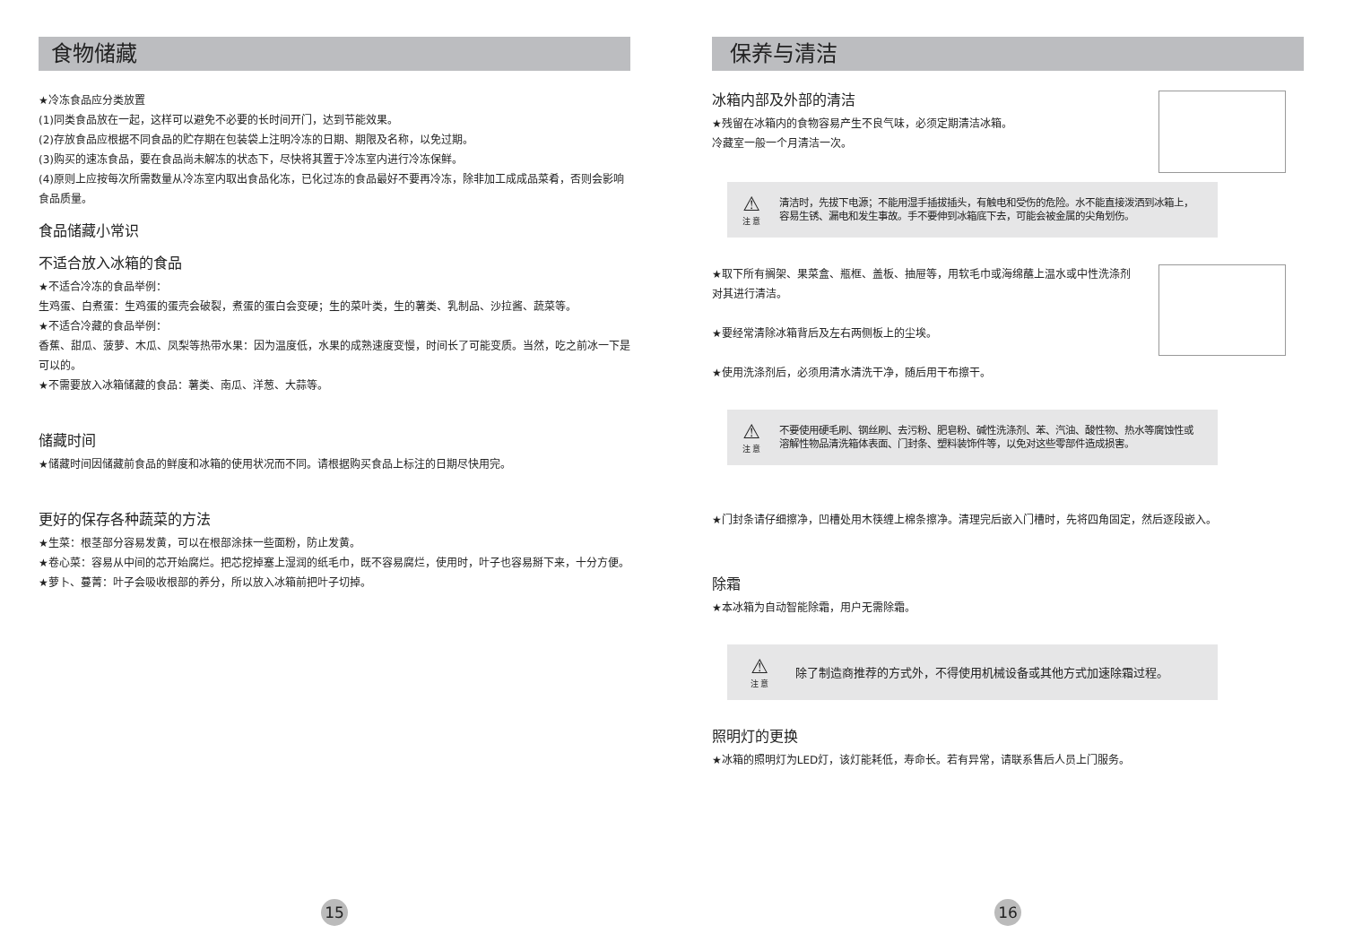食物储藏
★冷冻食品应分类放置
(1)同类食品放在一起，这样可以避免不必要的长时间开门，达到节能效果。
(2)存放食品应根据不同食品的贮存期在包装袋上注明冷冻的日期、期限及名称，以免过期。
(3)购买的速冻食品，要在食品尚未解冻的状态下，尽快将其置于冷冻室内进行冷冻保鲜。
(4)原则上应按每次所需数量从冷冻室内取出食品化冻，已化过冻的食品最好不要再冷冻，除非加工成成品菜肴，否则会影响食品质量。
食品储藏小常识
不适合放入冰箱的食品
★不适合冷冻的食品举例：
生鸡蛋、白煮蛋：生鸡蛋的蛋壳会破裂，煮蛋的蛋白会变硬；生的菜叶类，生的薯类、乳制品、沙拉酱、蔬菜等。
★不适合冷藏的食品举例：
香蕉、甜瓜、菠萝、木瓜、凤梨等热带水果：因为温度低，水果的成熟速度变慢，时间长了可能变质。当然，吃之前冰一下是可以的。
★不需要放入冰箱储藏的食品：薯类、南瓜、洋葱、大蒜等。
储藏时间
★储藏时间因储藏前食品的鲜度和冰箱的使用状况而不同。请根据购买食品上标注的日期尽快用完。
更好的保存各种蔬菜的方法
★生菜：根茎部分容易发黄，可以在根部涂抹一些面粉，防止发黄。
★卷心菜：容易从中间的芯开始腐烂。把芯挖掉塞上湿润的纸毛巾，既不容易腐烂，使用时，叶子也容易掰下来，十分方便。
★萝卜、蔓菁：叶子会吸收根部的养分，所以放入冰箱前把叶子切掉。
15
保养与清洁
冰箱内部及外部的清洁
★残留在冰箱内的食物容易产生不良气味，必须定期清洁冰箱。
冷藏室一般一个月清洁一次。
⚠
注 意
清洁时，先拔下电源；不能用湿手插拔插头，有触电和受伤的危险。水不能直接泼洒到冰箱上，容易生锈、漏电和发生事故。手不要伸到冰箱底下去，可能会被金属的尖角划伤。
★取下所有搁架、果菜盒、瓶框、盖板、抽屉等，用软毛巾或海绵蘸上温水或中性洗涤剂对其进行清洁。
★要经常清除冰箱背后及左右两侧板上的尘埃。
★使用洗涤剂后，必须用清水清洗干净，随后用干布擦干。
⚠
注 意
不要使用硬毛刷、钢丝刷、去污粉、肥皂粉、碱性洗涤剂、苯、汽油、酸性物、热水等腐蚀性或溶解性物品清洗箱体表面、门封条、塑料装饰件等，以免对这些零部件造成损害。
★门封条请仔细擦净，凹槽处用木筷缠上棉条擦净。清理完后嵌入门槽时，先将四角固定，然后逐段嵌入。
除霜
★本冰箱为自动智能除霜，用户无需除霜。
⚠
注 意
除了制造商推荐的方式外，不得使用机械设备或其他方式加速除霜过程。
照明灯的更换
★冰箱的照明灯为LED灯，该灯能耗低，寿命长。若有异常，请联系售后人员上门服务。
16